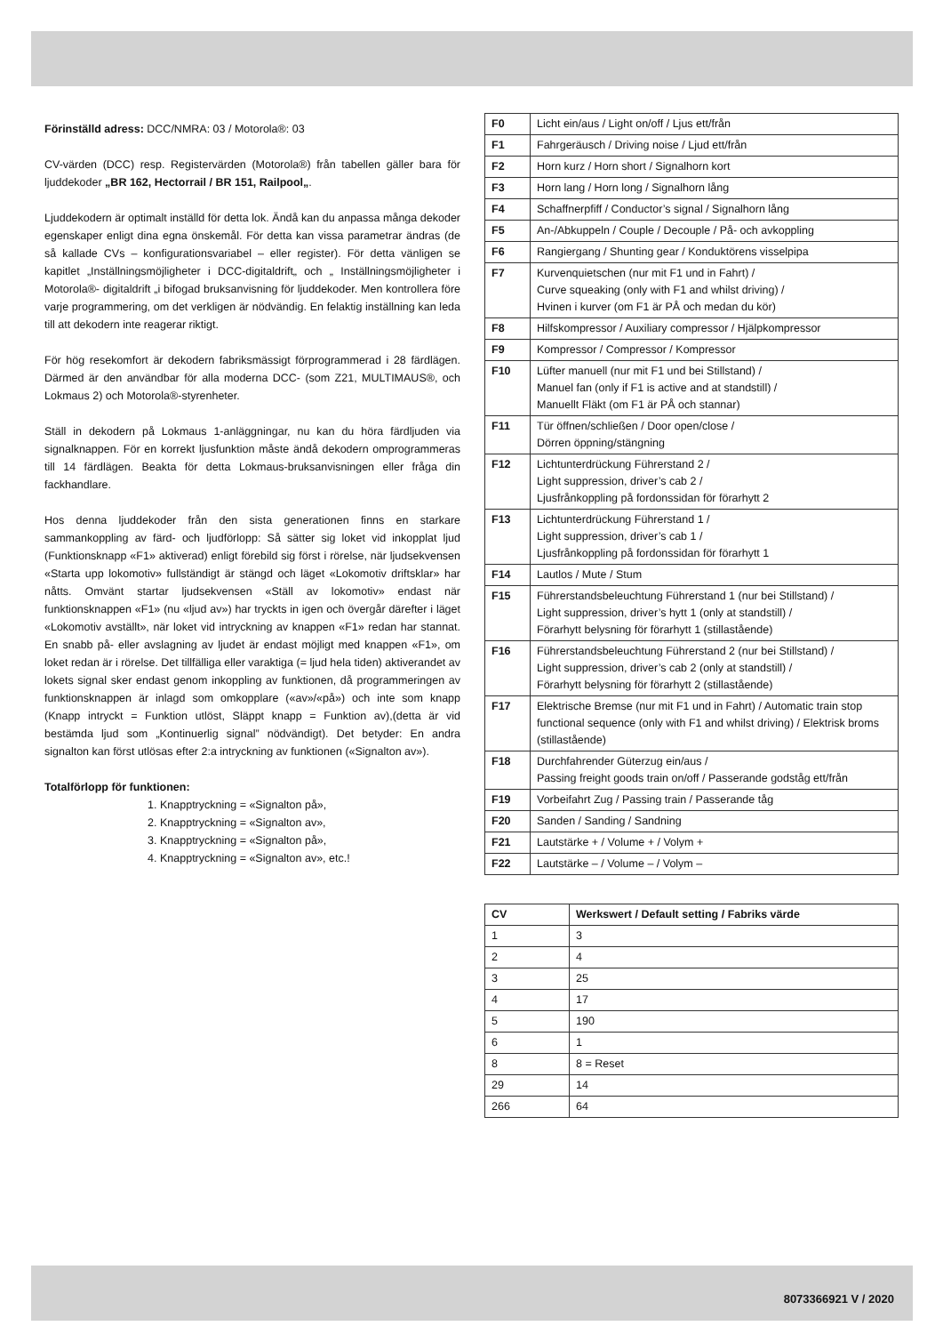Förinställd adress: DCC/NMRA: 03 / Motorola®: 03
CV-värden (DCC) resp. Registervärden (Motorola®) från tabellen gäller bara för ljuddekoder „BR 162, Hectorrail / BR 151, Railpool„.
Ljuddekodern är optimalt inställd för detta lok. Ändå kan du anpassa många dekoder egenskaper enligt dina egna önskemål. För detta kan vissa parametrar ändras (de så kallade CVs – konfigurationsvariabel – eller register). För detta vänligen se kapitlet „Inställningsmöjligheter i DCC-digitaldrift„ och „ Inställningsmöjligheter i Motorola®- digitaldrift „i bifogad bruksanvisning för ljuddekoder. Men kontrollera före varje programmering, om det verkligen är nödvändig. En felaktig inställning kan leda till att dekodern inte reagerar riktigt.
För hög resekomfort är dekodern fabriksmässigt förprogrammerad i 28 färdlägen. Därmed är den användbar för alla moderna DCC- (som Z21, MULTIMAUS®, och Lokmaus 2) och Motorola®-styrenheter.
Ställ in dekodern på Lokmaus 1-anläggningar, nu kan du höra färdljuden via signalknappen. För en korrekt ljusfunktion måste ändå dekodern omprogrammeras till 14 färdlägen. Beakta för detta Lokmaus-bruksanvisningen eller fråga din fackhandlare.
Hos denna ljuddekoder från den sista generationen finns en starkare sammankoppling av färd- och ljudförlopp: Så sätter sig loket vid inkopplat ljud (Funktionsknapp «F1» aktiverad) enligt förebild sig först i rörelse, när ljudsekvensen «Starta upp lokomotiv» fullständigt är stängd och läget «Lokomotiv driftsklar» har nåtts. Omvänt startar ljudsekvensen «Ställ av lokomotiv» endast när funktionsknappen «F1» (nu «ljud av») har tryckts in igen och övergår därefter i läget «Lokomotiv avställt», när loket vid intryckning av knappen «F1» redan har stannat. En snabb på- eller avslagning av ljudet är endast möjligt med knappen «F1», om loket redan är i rörelse. Det tillfälliga eller varaktiga (= ljud hela tiden) aktiverandet av lokets signal sker endast genom inkoppling av funktionen, då programmeringen av funktionsknappen är inlagd som omkopplare («av»/«på») och inte som knapp (Knapp intryckt = Funktion utlöst, Släppt knapp = Funktion av),(detta är vid bestämda ljud som „Kontinuerlig signal” nödvändigt). Det betyder: En andra signalton kan först utlösas efter 2:a intryckning av funktionen («Signalton av»).
Totalförlopp för funktionen:
1. Knapptryckning = «Signalton på»,
2. Knapptryckning = «Signalton av»,
3. Knapptryckning = «Signalton på»,
4. Knapptryckning = «Signalton av», etc.!
| F0 | Licht ein/aus / Light on/off / Ljus ett/från |
| F1 | Fahrgeräusch / Driving noise / Ljud ett/från |
| F2 | Horn kurz / Horn short / Signalhorn kort |
| F3 | Horn lang / Horn long / Signalhorn lång |
| F4 | Schaffnerpfiff / Conductor’s signal / Signalhorn lång |
| F5 | An-/Abkuppeln / Couple / Decouple / På- och avkoppling |
| F6 | Rangiergang / Shunting gear / Konduktörens visselpipa |
| F7 | Kurvenquietschen (nur mit F1 und in Fahrt) / Curve squeaking (only with F1 and whilst driving) / Hvinen i kurver (om F1 är PÅ och medan du kör) |
| F8 | Hilfskompressor / Auxiliary compressor / Hjälpkompressor |
| F9 | Kompressor / Compressor / Kompressor |
| F10 | Lüfter manuell (nur mit F1 und bei Stillstand) / Manuel fan (only if F1 is active and at standstill) / Manuellt Fläkt (om F1 är PÅ och stannar) |
| F11 | Tür öffnen/schließen / Door open/close / Dörren öppning/stängning |
| F12 | Lichtunterdrückung Führerstand 2 / Light suppression, driver’s cab 2 / Ljusfrånkoppling på fordonssidan för förarhytt 2 |
| F13 | Lichtunterdrückung Führerstand 1 / Light suppression, driver’s cab 1 / Ljusfrånkoppling på fordonssidan för förarhytt 1 |
| F14 | Lautlos / Mute / Stum |
| F15 | Führerstandsbeleuchtung Führerstand 1 (nur bei Stillstand) / Light suppression, driver’s hytt 1 (only at standstill) / Förarhytt belysning för förarhytt 1 (stillastående) |
| F16 | Führerstandsbeleuchtung Führerstand 2 (nur bei Stillstand) / Light suppression, driver’s cab 2 (only at standstill) / Förarhytt belysning för förarhytt 2 (stillastående) |
| F17 | Elektrische Bremse (nur mit F1 und in Fahrt) / Automatic train stop functional sequence (only with F1 and whilst driving) / Elektrisk broms (stillastående) |
| F18 | Durchfahrender Güterzug ein/aus / Passing freight goods train on/off / Passerande godståg ett/från |
| F19 | Vorbeifahrt Zug / Passing train / Passerande tåg |
| F20 | Sanden / Sanding / Sandning |
| F21 | Lautstärke + / Volume + / Volym + |
| F22 | Lautstärke – / Volume – / Volym – |
| CV | Werkswert / Default setting / Fabriks värde |
| --- | --- |
| 1 | 3 |
| 2 | 4 |
| 3 | 25 |
| 4 | 17 |
| 5 | 190 |
| 6 | 1 |
| 8 | 8 = Reset |
| 29 | 14 |
| 266 | 64 |
8073366921 V / 2020